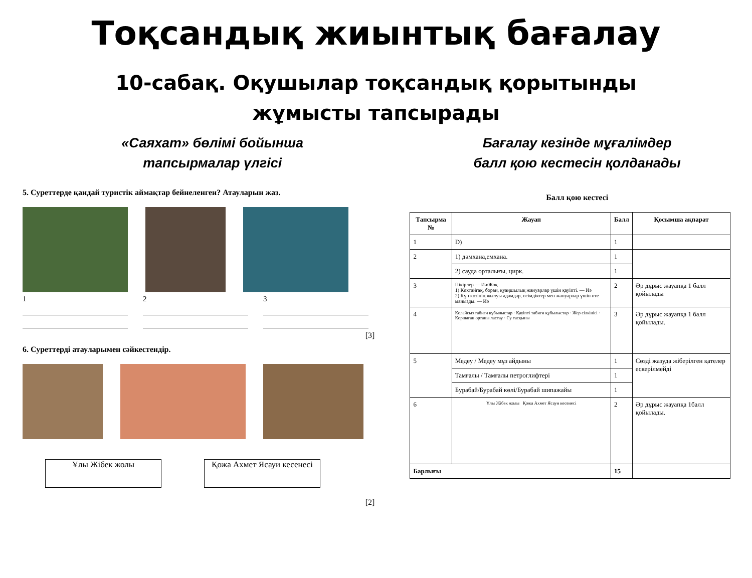Тоқсандық жиынтық бағалау
10-сабақ. Оқушылар тоқсандық қорытынды жұмысты тапсырады
«Саяхат» бөлімі бойынша
тапсырмалар үлгісі
5. Суреттерде қандай туристік аймақтар бейнеленген? Атауларын жаз.
1 2 3
[3]
6. Суреттерді атауларымен сәйкестендір.
Ұлы Жібек жолы Қожа Ахмет Ясауи кесенесі
[2]
Бағалау кезінде мұғалімдер
балл қою кестесін қолданады
Балл қою кестесі
| Тапсырма № | Жауап | Балл | Қосымша ақпарат |
| --- | --- | --- | --- |
| 1 | D) | 1 | |
| 2 | 1) дәмхана,емхана. | 1 | |
| | 2) сауда орталығы, цирк. | 1 | |
| 3 | Пікірлер — Иә/Жоқ 1) Көктайғақ, боран, қуаңшылық жануарлар үшін қауіпті. — Иә 2) Күн көзінің жылуы адамдар, өсімдіктер мен жануарлар үшін өте маңызды. — Иә | 2 | Әр дұрыс жауапқа 1 балл қойылады |
| 4 | Қолайсыз табиғи құбылыстар · Қауіпті табиғи құбылыстар · Жер сілкінісі · Қоршаған ортаны ластау · Су тасқыны | 3 | Әр дұрыс жауапқа 1 балл қойылады. |
| 5 | Медеу / Медеу мұз айдыны | 1 | Сөзді жазуда жіберілген қателер ескерілмейді |
| | Тамғалы / Тамғалы петроглифтері | 1 | |
| | Бурабай/Бурабай көлі/Бурабай шипажайы | 1 | |
| 6 | Ұлы Жібек жолы Қожа Ахмет Ясауи кесенесі | 2 | Әр дұрыс жауапқа 1балл қойылады. |
| Барлығы | | 15 | |